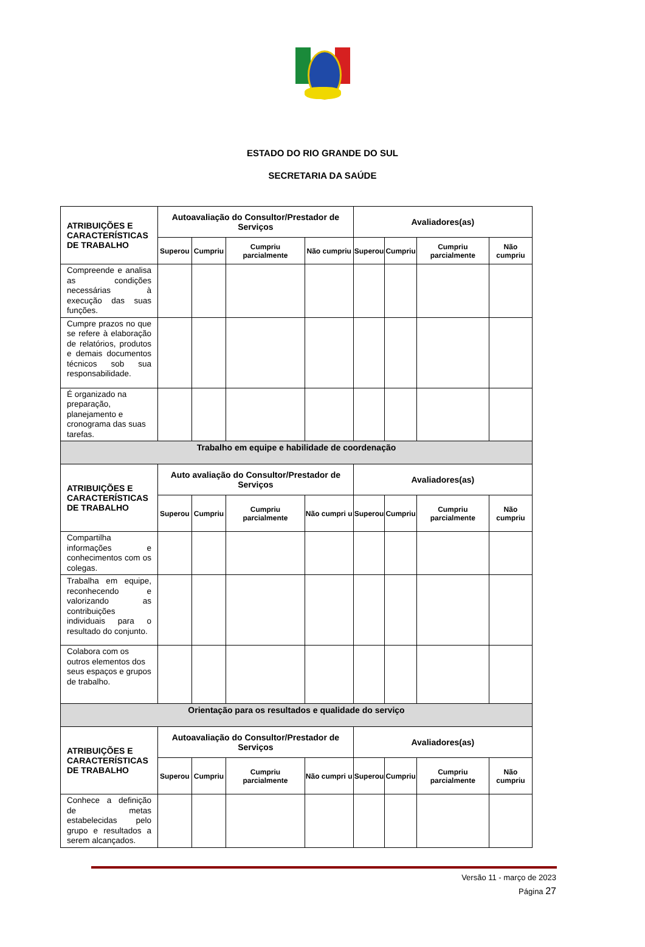ESTADO DO RIO GRANDE DO SUL
SECRETARIA DA SAÚDE
| ATRIBUIÇÕES E CARACTERÍSTICAS DE TRABALHO | Autoavaliação do Consultor/Prestador de Serviços | | | | Avaliadores(as) | | | |
| --- | --- | --- | --- | --- | --- | --- | --- | --- |
| | Superou | Cumpriu | Cumpriu parcialmente | Não cumpriu | Superou | Cumpriu | Cumpriu parcialmente | Não cumpriu |
| Compreende e analisa as condições necessárias à execução das suas funções. | | | | | | | | |
| Cumpre prazos no que se refere à elaboração de relatórios, produtos e demais documentos técnicos sob sua responsabilidade. | | | | | | | | |
| É organizado na preparação, planejamento e cronograma das suas tarefas. | | | | | | | | |
| Trabalho em equipe e habilidade de coordenação | | | | | | | | |
| ATRIBUIÇÕES E CARACTERÍSTICAS DE TRABALHO | Auto avaliação do Consultor/Prestador de Serviços | | | | Avaliadores(as) | | | |
| | Superou | Cumpriu | Cumpriu parcialmente | Não cumpri u | Superou | Cumpriu | Cumpriu parcialmente | Não cumpriu |
| Compartilha informações e conhecimentos com os colegas. | | | | | | | | |
| Trabalha em equipe, reconhecendo e valorizando as contribuições individuais para o resultado do conjunto. | | | | | | | | |
| Colabora com os outros elementos dos seus espaços e grupos de trabalho. | | | | | | | | |
| Orientação para os resultados e qualidade do serviço | | | | | | | | |
| ATRIBUIÇÕES E CARACTERÍSTICAS DE TRABALHO | Autoavaliação do Consultor/Prestador de Serviços | | | | Avaliadores(as) | | | |
| | Superou | Cumpriu | Cumpriu parcialmente | Não cumpri u | Superou | Cumpriu | Cumpriu parcialmente | Não cumpriu |
| Conhece a definição de metas estabelecidas pelo grupo e resultados a serem alcançados. | | | | | | | | |
Versão 11 - março de 2023
Página 27